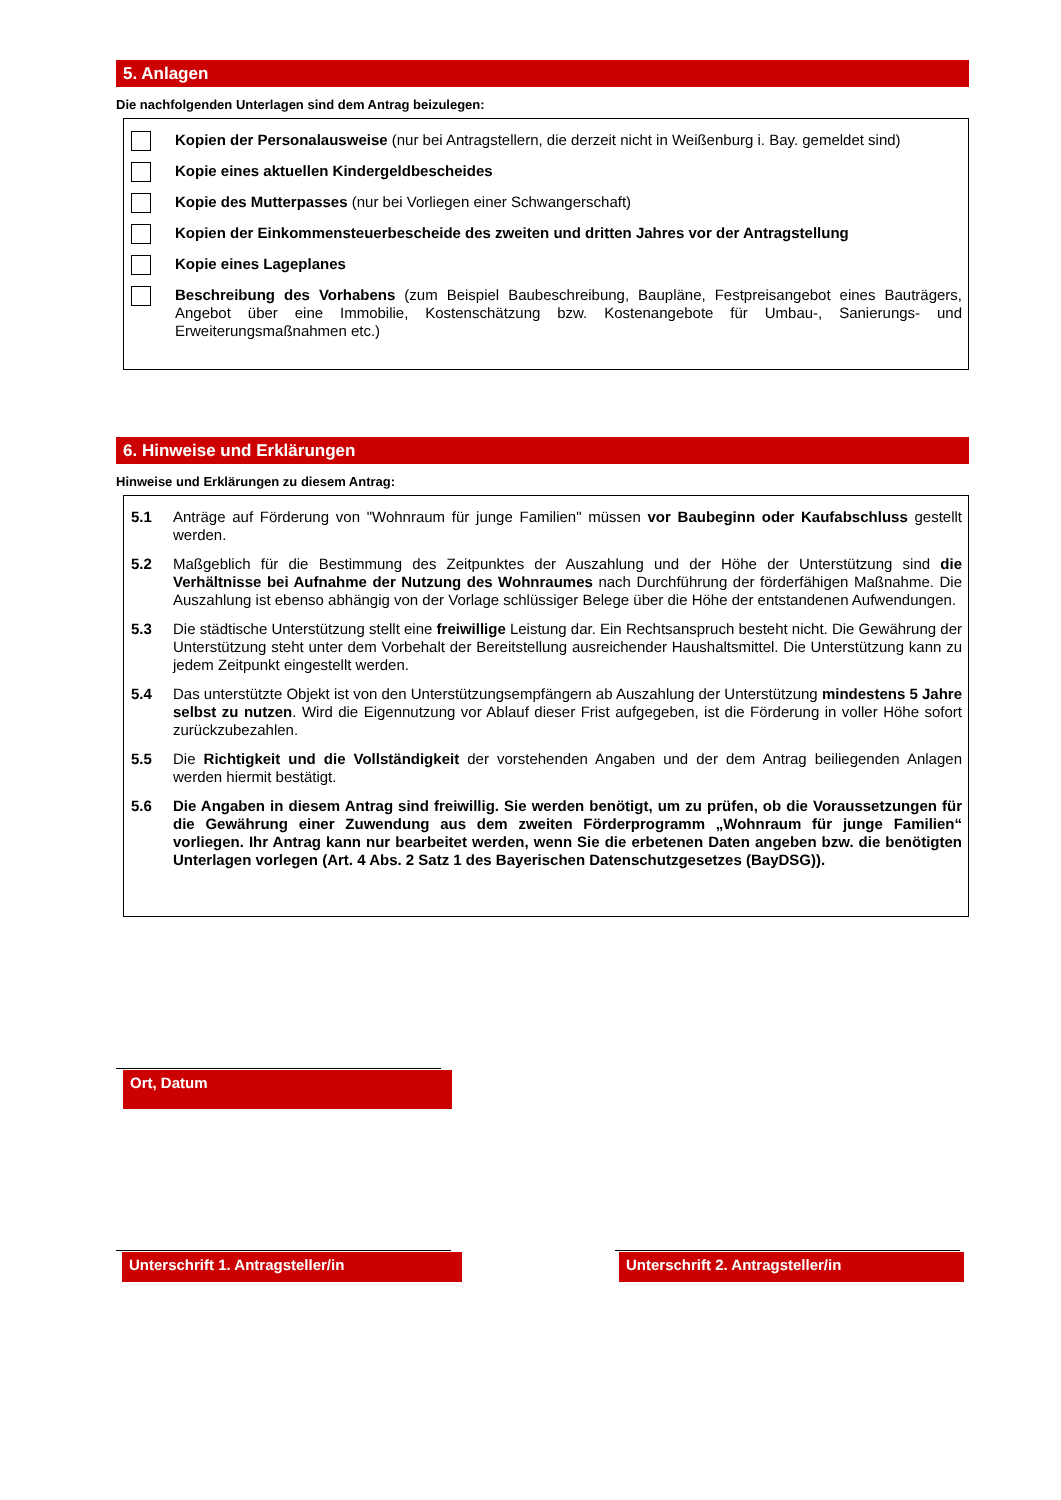5. Anlagen
Die nachfolgenden Unterlagen sind dem Antrag beizulegen:
Kopien der Personalausweise (nur bei Antragstellern, die derzeit nicht in Weißenburg i. Bay. gemeldet sind)
Kopie eines aktuellen Kindergeldbescheides
Kopie des Mutterpasses (nur bei Vorliegen einer Schwangerschaft)
Kopien der Einkommensteuerbescheide des zweiten und dritten Jahres vor der Antragstellung
Kopie eines Lageplanes
Beschreibung des Vorhabens (zum Beispiel Baubeschreibung, Baupläne, Festpreisangebot eines Bauträgers, Angebot über eine Immobilie, Kostenschätzung bzw. Kostenangebote für Umbau-, Sanierungs- und Erweiterungsmaßnahmen etc.)
6. Hinweise und Erklärungen
Hinweise und Erklärungen zu diesem Antrag:
5.1
Anträge auf Förderung von "Wohnraum für junge Familien" müssen vor Baubeginn oder Kaufabschluss gestellt werden.
5.2
Maßgeblich für die Bestimmung des Zeitpunktes der Auszahlung und der Höhe der Unterstützung sind die Verhältnisse bei Aufnahme der Nutzung des Wohnraumes nach Durchführung der förderfähigen Maßnahme. Die Auszahlung ist ebenso abhängig von der Vorlage schlüssiger Belege über die Höhe der entstandenen Aufwendungen.
5.3
Die städtische Unterstützung stellt eine freiwillige Leistung dar. Ein Rechtsanspruch besteht nicht. Die Gewährung der Unterstützung steht unter dem Vorbehalt der Bereitstellung ausreichender Haushaltsmittel. Die Unterstützung kann zu jedem Zeitpunkt eingestellt werden.
5.4
Das unterstützte Objekt ist von den Unterstützungsempfängern ab Auszahlung der Unterstützung mindestens 5 Jahre selbst zu nutzen. Wird die Eigennutzung vor Ablauf dieser Frist aufgegeben, ist die Förderung in voller Höhe sofort zurückzubezahlen.
5.5
Die Richtigkeit und die Vollständigkeit der vorstehenden Angaben und der dem Antrag beiliegenden Anlagen werden hiermit bestätigt.
5.6
Die Angaben in diesem Antrag sind freiwillig. Sie werden benötigt, um zu prüfen, ob die Voraussetzungen für die Gewährung einer Zuwendung aus dem zweiten Förderprogramm „Wohnraum für junge Familien“ vorliegen. Ihr Antrag kann nur bearbeitet werden, wenn Sie die erbetenen Daten angeben bzw. die benötigten Unterlagen vorlegen (Art. 4 Abs. 2 Satz 1 des Bayerischen Datenschutzgesetzes (BayDSG)).
Ort, Datum
Unterschrift 1. Antragsteller/in Unterschrift 2. Antragsteller/in